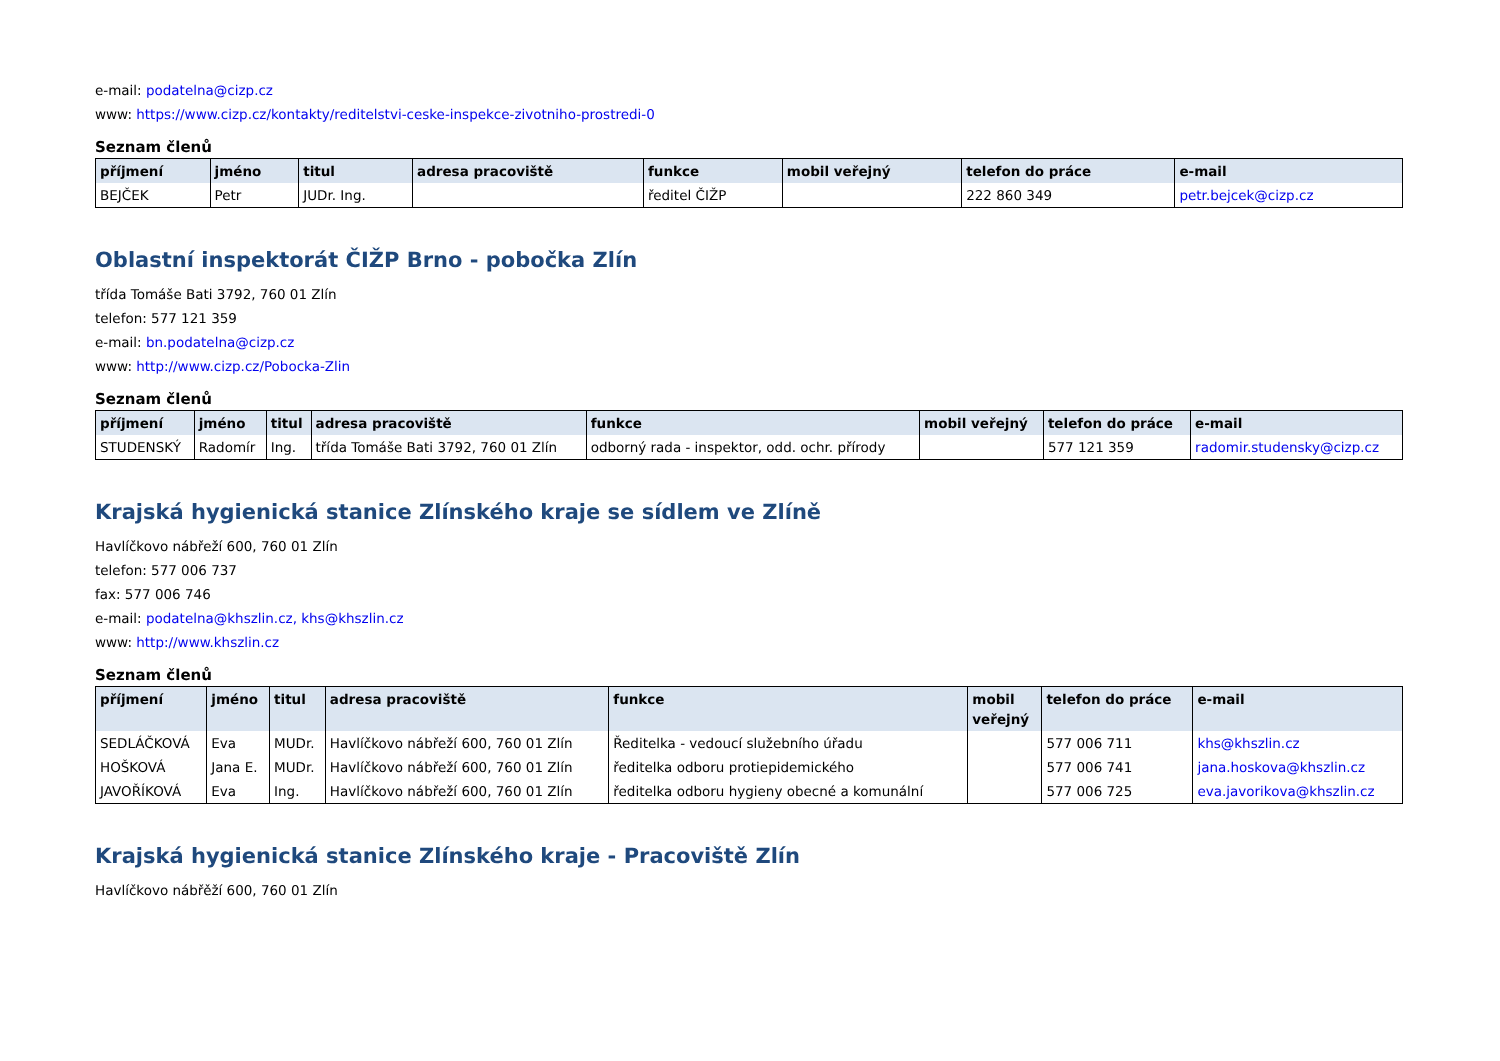e-mail: podatelna@cizp.cz
www: https://www.cizp.cz/kontakty/reditelstvi-ceske-inspekce-zivotniho-prostredi-0
Seznam členů
| příjmení | jméno | titul | adresa pracoviště | funkce | mobil veřejný | telefon do práce | e-mail |
| --- | --- | --- | --- | --- | --- | --- | --- |
| BEJČEK | Petr | JUDr. Ing. | | ředitel ČIŽP | | 222 860 349 | petr.bejcek@cizp.cz |
Oblastní inspektorát ČIŽP Brno - pobočka Zlín
třída Tomáše Bati 3792, 760 01 Zlín
telefon: 577 121 359
e-mail: bn.podatelna@cizp.cz
www: http://www.cizp.cz/Pobocka-Zlin
Seznam členů
| příjmení | jméno | titul | adresa pracoviště | funkce | mobil veřejný | telefon do práce | e-mail |
| --- | --- | --- | --- | --- | --- | --- | --- |
| STUDENSKÝ | Radomír | Ing. | třída Tomáše Bati 3792, 760 01 Zlín | odborný rada - inspektor, odd. ochr. přírody | | 577 121 359 | radomir.studensky@cizp.cz |
Krajská hygienická stanice Zlínského kraje se sídlem ve Zlíně
Havlíčkovo nábřeží 600, 760 01 Zlín
telefon: 577 006 737
fax: 577 006 746
e-mail: podatelna@khszlin.cz, khs@khszlin.cz
www: http://www.khszlin.cz
Seznam členů
| příjmení | jméno | titul | adresa pracoviště | funkce | mobil veřejný | telefon do práce | e-mail |
| --- | --- | --- | --- | --- | --- | --- | --- |
| SEDLÁČKOVÁ | Eva | MUDr. | Havlíčkovo nábřeží 600, 760 01 Zlín | Ředitelka - vedoucí služebního úřadu | | 577 006 711 | khs@khszlin.cz |
| HOŠKOVÁ | Jana E. | MUDr. | Havlíčkovo nábřeží 600, 760 01 Zlín | ředitelka odboru protiepidemického | | 577 006 741 | jana.hoskova@khszlin.cz |
| JAVOŘÍKOVÁ | Eva | Ing. | Havlíčkovo nábřeží 600, 760 01 Zlín | ředitelka odboru hygieny obecné a komunální | | 577 006 725 | eva.javorikova@khszlin.cz |
Krajská hygienická stanice Zlínského kraje - Pracoviště Zlín
Havlíčkovo nábřěží 600, 760 01 Zlín